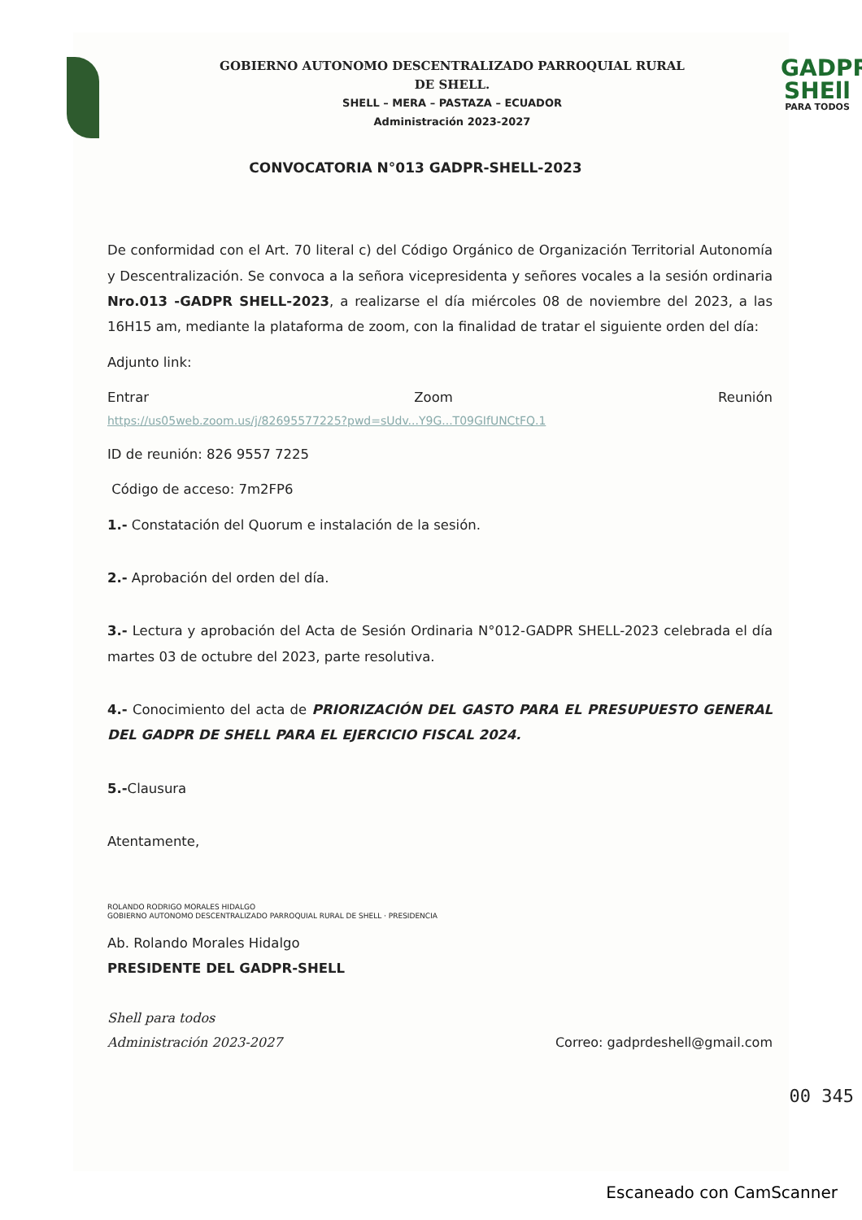GOBIERNO AUTONOMO DESCENTRALIZADO PARROQUIAL RURAL
DE SHELL.
SHELL – MERA – PASTAZA – ECUADOR
Administración 2023-2027
GADPR
SHEll
PARA TODOS
CONVOCATORIA N°013 GADPR-SHELL-2023
De conformidad con el Art. 70 literal c) del Código Orgánico de Organización Territorial Autonomía y Descentralización. Se convoca a la señora vicepresidenta y señores vocales a la sesión ordinaria Nro.013 -GADPR SHELL-2023, a realizarse el día miércoles 08 de noviembre del 2023, a las 16H15 am, mediante la plataforma de zoom, con la finalidad de tratar el siguiente orden del día:
Adjunto link:
Entrar Zoom Reunión
https://us05web.zoom.us/j/82695577225?pwd=sUdv...Y9G...T09GIfUNCtFQ.1
ID de reunión: 826 9557 7225
Código de acceso: 7m2FP6
1.- Constatación del Quorum e instalación de la sesión.
2.- Aprobación del orden del día.
3.- Lectura y aprobación del Acta de Sesión Ordinaria N°012-GADPR SHELL-2023 celebrada el día martes 03 de octubre del 2023, parte resolutiva.
4.- Conocimiento del acta de PRIORIZACIÓN DEL GASTO PARA EL PRESUPUESTO GENERAL DEL GADPR DE SHELL PARA EL EJERCICIO FISCAL 2024.
5.-Clausura
Atentamente,
ROLANDO RODRIGO MORALES HIDALGO
GOBIERNO AUTONOMO DESCENTRALIZADO PARROQUIAL RURAL DE SHELL · PRESIDENCIA
Ab. Rolando Morales Hidalgo
PRESIDENTE DEL GADPR-SHELL
Shell para todos
Administración 2023-2027
Correo: gadprdeshell@gmail.com
00 345
Escaneado con CamScanner